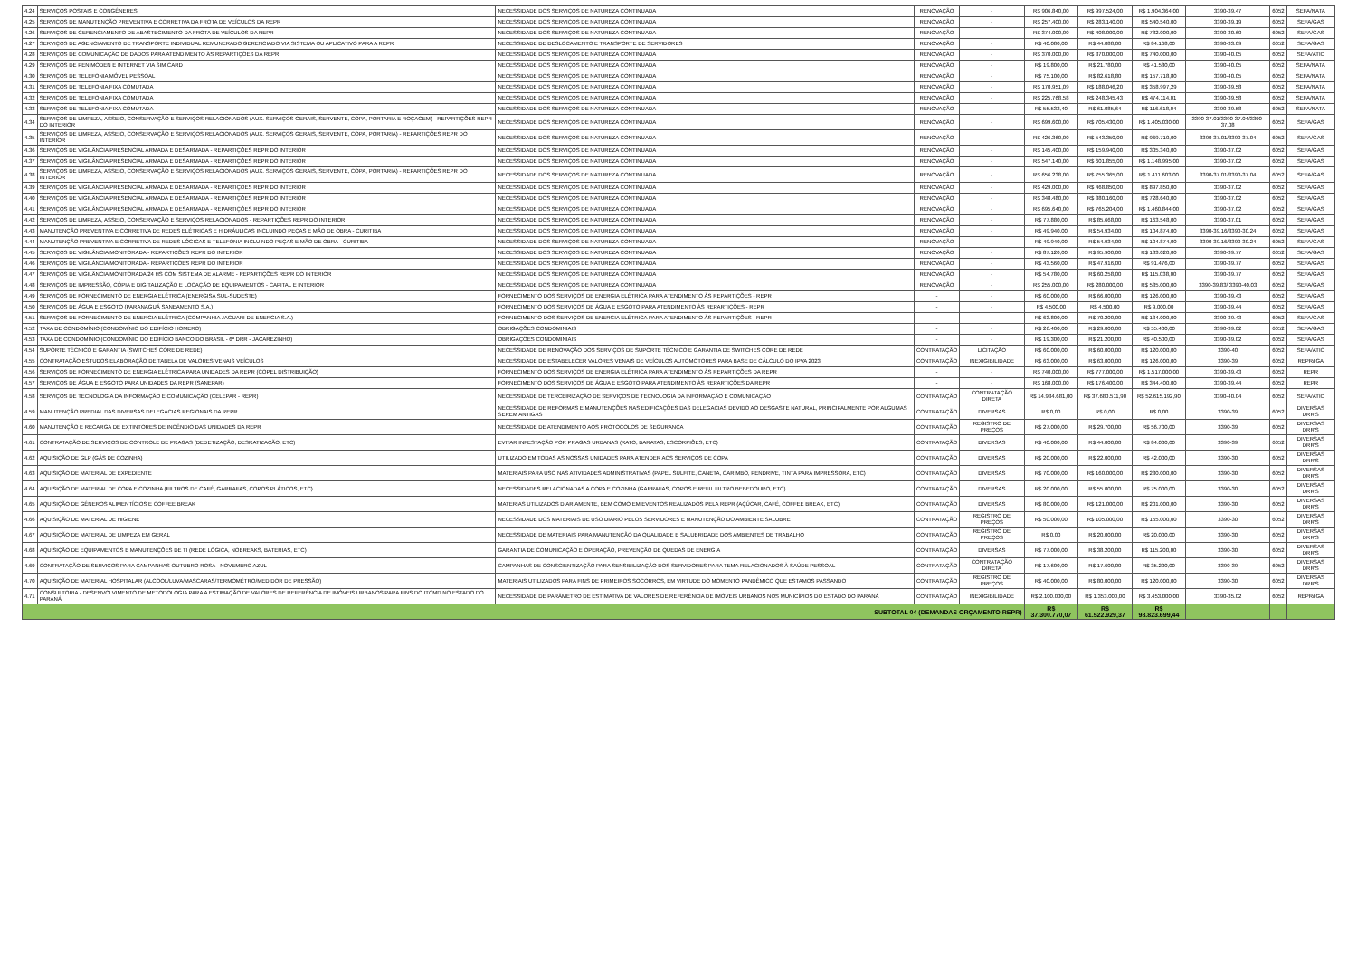| 4.24 | SERVIÇOS POSTAIS E CONGÊNERES | NECESSIDADE DOS SERVIÇOS DE NATUREZA CONTINUADA | RENOVAÇÃO | - | R$ 906.840,00 | R$ 997.524,00 | R$ 1.904.364,00 | 3390-39.47 | 6052 | SEFA/NATA |
| 4.25 | SERVIÇOS DE MANUTENÇÃO PREVENTIVA E CORRETIVA DA FROTA DE VEÍCULOS DA REPR | NECESSIDADE DOS SERVIÇOS DE NATUREZA CONTINUADA | RENOVAÇÃO | - | R$ 257.400,00 | R$ 283.140,00 | R$ 540.540,00 | 3390-39.19 | 6052 | SEFA/GAS |
| 4.26 | SERVIÇOS DE GERENCIAMENTO DE ABASTECIMENTO DA FROTA DE VEÍCULOS DA REPR | NECESSIDADE DOS SERVIÇOS DE NATUREZA CONTINUADA | RENOVAÇÃO | - | R$ 374.000,00 | R$ 408.000,00 | R$ 782.000,00 | 3390-30.60 | 6052 | SEFA/GAS |
| 4.27 | SERVIÇOS DE AGENCIAMENTO DE TRANSPORTE INDIVIDUAL REMUNERADO GERENCIADO VIA SISTEMA OU APLICATIVO PARA A REPR | NECESSIDADE DE DESLOCAMENTO E TRANSPORTE DE SERVIDORES | RENOVAÇÃO | - | R$ 40.080,00 | R$ 44.088,00 | R$ 84.168,00 | 3390-33.09 | 6052 | SEFA/GAS |
| 4.28 | SERVIÇOS DE COMUNICAÇÃO DE DADOS PARA ATENDIMENTO ÀS REPARTIÇÕES DA REPR | NECESSIDADE DOS SERVIÇOS DE NATUREZA CONTINUADA | RENOVAÇÃO | - | R$ 370.000,00 | R$ 370.000,00 | R$ 740.000,00 | 3390-40.05 | 6052 | SEFA/ATIC |
| 4.29 | SERVIÇOS DE PEN MODEN E INTERNET VIA SIM CARD | NECESSIDADE DOS SERVIÇOS DE NATUREZA CONTINUADA | RENOVAÇÃO | - | R$ 19.800,00 | R$ 21.780,00 | R$ 41.580,00 | 3390-40.05 | 6052 | SEFA/NATA |
| 4.30 | SERVIÇOS DE TELEFONIA MÓVEL PESSOAL | NECESSIDADE DOS SERVIÇOS DE NATUREZA CONTINUADA | RENOVAÇÃO | - | R$ 75.100,00 | R$ 82.618,80 | R$ 157.718,80 | 3390-40.05 | 6052 | SEFA/NATA |
| 4.31 | SERVIÇOS DE TELEFONIA FIXA COMUTADA | NECESSIDADE DOS SERVIÇOS DE NATUREZA CONTINUADA | RENOVAÇÃO | - | R$ 170.951,09 | R$ 188.046,20 | R$ 358.997,29 | 3390-39.58 | 6052 | SEFA/NATA |
| 4.32 | SERVIÇOS DE TELEFONIA FIXA COMUTADA | NECESSIDADE DOS SERVIÇOS DE NATUREZA CONTINUADA | RENOVAÇÃO | - | R$ 225.768,58 | R$ 248.345,43 | R$ 474.114,01 | 3390-39.58 | 6052 | SEFA/NATA |
| 4.33 | SERVIÇOS DE TELEFONIA FIXA COMUTADA | NECESSIDADE DOS SERVIÇOS DE NATUREZA CONTINUADA | RENOVAÇÃO | - | R$ 55.532,40 | R$ 61.085,64 | R$ 116.618,04 | 3390-39.58 | 6052 | SEFA/NATA |
| 4.34 | SERVIÇOS DE LIMPEZA, ASSEIO, CONSERVAÇÃO E SERVIÇOS RELACIONADOS (AUX. SERVIÇOS GERAIS, SERVENTE, COPA, PORTARIA E ROÇAGEM) - REPARTIÇÕES REPR DO INTERIOR | NECESSIDADE DOS SERVIÇOS DE NATUREZA CONTINUADA | RENOVAÇÃO | - | R$ 699.600,00 | R$ 705.430,00 | R$ 1.405.030,00 | 3390-37.01/3390-37.04/3390-37.08 | 6052 | SEFA/GAS |
| 4.35 | SERVIÇOS DE LIMPEZA, ASSEIO, CONSERVAÇÃO E SERVIÇOS RELACIONADOS (AUX. SERVIÇOS GERAIS, SERVENTE, COPA, PORTARIA) - REPARTIÇÕES REPR DO INTERIOR | NECESSIDADE DOS SERVIÇOS DE NATUREZA CONTINUADA | RENOVAÇÃO | - | R$ 426.360,00 | R$ 543.350,00 | R$ 969.710,00 | 3390-37.01/3390-37.04 | 6052 | SEFA/GAS |
| 4.36 | SERVIÇOS DE VIGILÂNCIA PRESENCIAL ARMADA E DESARMADA - REPARTIÇÕES REPR DO INTERIOR | NECESSIDADE DOS SERVIÇOS DE NATUREZA CONTINUADA | RENOVAÇÃO | - | R$ 145.400,00 | R$ 159.940,00 | R$ 305.340,00 | 3390-37.02 | 6052 | SEFA/GAS |
| 4.37 | SERVIÇOS DE VIGILÂNCIA PRESENCIAL ARMADA E DESARMADA - REPARTIÇÕES REPR DO INTERIOR | NECESSIDADE DOS SERVIÇOS DE NATUREZA CONTINUADA | RENOVAÇÃO | - | R$ 547.140,00 | R$ 601.855,00 | R$ 1.148.995,00 | 3390-37.02 | 6052 | SEFA/GAS |
| 4.38 | SERVIÇOS DE LIMPEZA, ASSEIO, CONSERVAÇÃO E SERVIÇOS RELACIONADOS (AUX. SERVIÇOS GERAIS, SERVENTE, COPA, PORTARIA) - REPARTIÇÕES REPR DO INTERIOR | NECESSIDADE DOS SERVIÇOS DE NATUREZA CONTINUADA | RENOVAÇÃO | - | R$ 656.238,00 | R$ 755.365,00 | R$ 1.411.603,00 | 3390-37.01/3390-37.04 | 6052 | SEFA/GAS |
| 4.39 | SERVIÇOS DE VIGILÂNCIA PRESENCIAL ARMADA E DESARMADA - REPARTIÇÕES REPR DO INTERIOR | NECESSIDADE DOS SERVIÇOS DE NATUREZA CONTINUADA | RENOVAÇÃO | - | R$ 429.000,00 | R$ 468.850,00 | R$ 897.850,00 | 3390-37.02 | 6052 | SEFA/GAS |
| 4.40 | SERVIÇOS DE VIGILÂNCIA PRESENCIAL ARMADA E DESARMADA - REPARTIÇÕES REPR DO INTERIOR | NECESSIDADE DOS SERVIÇOS DE NATUREZA CONTINUADA | RENOVAÇÃO | - | R$ 348.480,00 | R$ 380.160,00 | R$ 728.640,00 | 3390-37.02 | 6052 | SEFA/GAS |
| 4.41 | SERVIÇOS DE VIGILÂNCIA PRESENCIAL ARMADA E DESARMADA - REPARTIÇÕES REPR DO INTERIOR | NECESSIDADE DOS SERVIÇOS DE NATUREZA CONTINUADA | RENOVAÇÃO | - | R$ 695.640,00 | R$ 765.204,00 | R$ 1.460.844,00 | 3390-37.02 | 6052 | SEFA/GAS |
| 4.42 | SERVIÇOS DE LIMPEZA, ASSEIO, CONSERVAÇÃO E SERVIÇOS RELACIONADOS - REPARTIÇÕES REPR DO INTERIOR | NECESSIDADE DOS SERVIÇOS DE NATUREZA CONTINUADA | RENOVAÇÃO | - | R$ 77.880,00 | R$ 85.668,00 | R$ 163.548,00 | 3390-37.01 | 6052 | SEFA/GAS |
| 4.43 | MANUTENÇÃO PREVENTIVA E CORRETIVA DE REDES ELÉTRICAS E HIDRÁULICAS INCLUINDO PEÇAS E MÃO DE OBRA - CURITIBA | NECESSIDADE DOS SERVIÇOS DE NATUREZA CONTINUADA | RENOVAÇÃO | - | R$ 49.940,00 | R$ 54.934,00 | R$ 104.874,00 | 3390-39.16/3390-30.24 | 6052 | SEFA/GAS |
| 4.44 | MANUTENÇÃO PREVENTIVA E CORRETIVA DE REDES LÓGICAS E TELEFONIA INCLUINDO PEÇAS E MÃO DE OBRA - CURITIBA | NECESSIDADE DOS SERVIÇOS DE NATUREZA CONTINUADA | RENOVAÇÃO | - | R$ 49.940,00 | R$ 54.934,00 | R$ 104.874,00 | 3390-39.16/3390-30.24 | 6052 | SEFA/GAS |
| 4.45 | SERVIÇOS DE VIGILÂNCIA MONITORADA - REPARTIÇÕES REPR DO INTERIOR | NECESSIDADE DOS SERVIÇOS DE NATUREZA CONTINUADA | RENOVAÇÃO | - | R$ 87.120,00 | R$ 95.900,00 | R$ 183.020,00 | 3390-39.77 | 6052 | SEFA/GAS |
| 4.46 | SERVIÇOS DE VIGILÂNCIA MONITORADA - REPARTIÇÕES REPR DO INTERIOR | NECESSIDADE DOS SERVIÇOS DE NATUREZA CONTINUADA | RENOVAÇÃO | - | R$ 43.560,00 | R$ 47.916,00 | R$ 91.476,00 | 3390-39.77 | 6052 | SEFA/GAS |
| 4.47 | SERVIÇOS DE VIGILÂNCIA MONITORADA 24 HS COM SISTEMA DE ALARME - REPARTIÇÕES REPR DO INTERIOR | NECESSIDADE DOS SERVIÇOS DE NATUREZA CONTINUADA | RENOVAÇÃO | - | R$ 54.780,00 | R$ 60.258,00 | R$ 115.038,00 | 3390-39.77 | 6052 | SEFA/GAS |
| 4.48 | SERVIÇOS DE IMPRESSÃO, CÓPIA E DIGITALIZAÇÃO E LOCAÇÃO DE EQUIPAMENTOS - CAPITAL E INTERIOR | NECESSIDADE DOS SERVIÇOS DE NATUREZA CONTINUADA | RENOVAÇÃO | - | R$ 255.000,00 | R$ 280.000,00 | R$ 535.000,00 | 3390-39.83/ 3390-40.03 | 6052 | SEFA/GAS |
| 4.49 | SERVIÇOS DE FORNECIMENTO DE ENERGIA ELÉTRICA (ENERGISA SUL-SUDESTE) | FORNECIMENTO DOS SERVIÇOS DE ENERGIA ELÉTRICA PARA ATENDIMENTO ÀS REPARTIÇÕES - REPR | - | - | R$ 60.000,00 | R$ 66.000,00 | R$ 126.000,00 | 3390-39.43 | 6052 | SEFA/GAS |
| 4.50 | SERVIÇOS DE ÁGUA E ESGOTO (PARANAGUÁ SANEAMENTO S.A.) | FORNECIMENTO DOS SERVIÇOS DE ÁGUA E ESGOTO PARA ATENDIMENTO ÀS REPARTIÇÕES - REPR | - | - | R$ 4.500,00 | R$ 4.500,00 | R$ 9.000,00 | 3390-39.44 | 6052 | SEFA/GAS |
| 4.51 | SERVIÇOS DE FORNECIMENTO DE ENERGIA ELÉTRICA (COMPANHIA JAGUARI DE ENERGIA S.A.) | FORNECIMENTO DOS SERVIÇOS DE ENERGIA ELÉTRICA PARA ATENDIMENTO ÀS REPARTIÇÕES - REPR | - | - | R$ 63.800,00 | R$ 70.200,00 | R$ 134.000,00 | 3390-39.43 | 6052 | SEFA/GAS |
| 4.52 | TAXA DE CONDOMÍNIO (CONDOMÍNIO DO EDIFÍCIO HOMERO) | OBRIGAÇÕES CONDOMINIAIS | - | - | R$ 26.400,00 | R$ 29.000,00 | R$ 55.400,00 | 3390-39.02 | 6052 | SEFA/GAS |
| 4.53 | TAXA DE CONDOMÍNIO (CONDOMÍNIO DO EDIFÍCIO BANCO DO BRASIL - 6ª DRR - JACAREZINHO) | OBRIGAÇÕES CONDOMINIAIS | - | - | R$ 19.300,00 | R$ 21.200,00 | R$ 40.500,00 | 3390-39.02 | 6052 | SEFA/GAS |
| 4.54 | SUPORTE TÉCNICO E GARANTIA (SWITCHES CORE DE REDE) | NECESSIDADE DE RENOVAÇÃO DOS SERVIÇOS DE SUPORTE TÉCNICO E GARANTIA DE SWITCHES CORE DE REDE | CONTRATAÇÃO | LICITAÇÃO | R$ 60.000,00 | R$ 60.000,00 | R$ 120.000,00 | 3390-40 | 6052 | SEFA/ATIC |
| 4.55 | CONTRATAÇÃO ESTUDOS ELABORAÇÃO DE TABELA DE VALORES VENAIS VEÍCULOS | NECESSIDADE DE ESTABELECER VALORES VENAIS DE VEÍCULOS AUTOMOTORES PARA BASE DE CÁLCULO DO IPVA 2023 | CONTRATAÇÃO | INEXIGIBILIDADE | R$ 63.000,00 | R$ 63.000,00 | R$ 126.000,00 | 3390-39 | 6052 | REPR/IGA |
| 4.56 | SERVIÇOS DE FORNECIMENTO DE ENERGIA ELÉTRICA PARA UNIDADES DA REPR (COPEL DISTRIBUIÇÃO) | FORNECIMENTO DOS SERVIÇOS DE ENERGIA ELÉTRICA PARA ATENDIMENTO ÀS REPARTIÇÕES DA REPR | - | - | R$ 740.000,00 | R$ 777.000,00 | R$ 1.517.000,00 | 3390-39.43 | 6052 | REPR |
| 4.57 | SERVIÇOS DE ÁGUA E ESGOTO PARA UNIDADES DA REPR (SANEPAR) | FORNECIMENTO DOS SERVIÇOS DE ÁGUA E ESGOTO PARA ATENDIMENTO ÀS REPARTIÇÕES DA REPR | - | - | R$ 168.000,00 | R$ 176.400,00 | R$ 344.400,00 | 3390-39.44 | 6052 | REPR |
| 4.58 | SERVIÇOS DE TECNOLOGIA DA INFORMAÇÃO E COMUNICAÇÃO (CELEPAR - REPR) | NECESSIDADE DE TERCEIRIZAÇÃO DE SERVIÇOS DE TECNOLOGIA DA INFORMAÇÃO E COMUNICAÇÃO | CONTRATAÇÃO | CONTRATAÇÃO DIRETA | R$ 14.934.681,00 | R$ 37.680.511,90 | R$ 52.615.192,90 | 3390-40.04 | 6052 | SEFA/ATIC |
| 4.59 | MANUTENÇÃO PREDIAL DAS DIVERSAS DELEGACIAS REGIONAIS DA REPR | NECESSIDADE DE REFORMAS E MANUTENÇÕES NAS EDIFICAÇÕES DAS DELEGACIAS DEVIDO AO DESGASTE NATURAL, PRINCIPALMENTE POR ALGUMAS SEREM ANTIGAS | CONTRATAÇÃO | DIVERSAS | R$ 0,00 | R$ 0,00 | R$ 0,00 | 3390-39 | 6052 | DIVERSAS DRR'S |
| 4.60 | MANUTENÇÃO E RECARGA DE EXTINTORES DE INCÊNDIO DAS UNIDADES DA REPR | NECESSIDADE DE ATENDIMENTO AOS PROTOCOLOS DE SEGURANÇA | CONTRATAÇÃO | REGISTRO DE PREÇOS | R$ 27.000,00 | R$ 29.700,00 | R$ 56.700,00 | 3390-39 | 6052 | DIVERSAS DRR'S |
| 4.61 | CONTRATAÇÃO DE SERVIÇOS DE CONTROLE DE PRAGAS (DEDETIZAÇÃO, DESRATIZAÇÃO, ETC) | EVITAR INFESTAÇÃO POR PRAGAS URBANAS (RATO, BARATAS, ESCORPIÕES, ETC) | CONTRATAÇÃO | DIVERSAS | R$ 40.000,00 | R$ 44.000,00 | R$ 84.000,00 | 3390-39 | 6052 | DIVERSAS DRR'S |
| 4.62 | AQUISIÇÃO DE GLP (GÁS DE COZINHA) | UTILIZADO EM TODAS AS NOSSAS UNIDADES PARA ATENDER AOS SERVIÇOS DE COPA | CONTRATAÇÃO | DIVERSAS | R$ 20.000,00 | R$ 22.000,00 | R$ 42.000,00 | 3390-30 | 6052 | DIVERSAS DRR'S |
| 4.63 | AQUISIÇÃO DE MATERIAL DE EXPEDIENTE | MATERIAIS PARA USO NAS ATIVIDADES ADMINISTRATIVAS (PAPEL SULFITE, CANETA, CARIMBO, PENDRIVE, TINTA PARA IMPRESSORA, ETC) | CONTRATAÇÃO | DIVERSAS | R$ 70.000,00 | R$ 160.000,00 | R$ 230.000,00 | 3390-30 | 6052 | DIVERSAS DRR'S |
| 4.64 | AQUISIÇÃO DE MATERIAL DE COPA E COZINHA (FILTROS DE CAFÉ, GARRAFAS, COPOS PLÁTICOS, ETC) | NECESSIDADES RELACIONADAS A COPA E COZINHA (GARRAFAS, COPOS E REFIL FILTRO BEBEDOURO, ETC) | CONTRATAÇÃO | DIVERSAS | R$ 20.000,00 | R$ 55.000,00 | R$ 75.000,00 | 3390-30 | 6052 | DIVERSAS DRR'S |
| 4.65 | AQUISIÇÃO DE GÊNEROS ALIMENTÍCIOS E COFFEE BREAK | MATERIAS UTILIZADOS DIARIAMENTE, BEM COMO EM EVENTOS REALIZADOS PELA REPR (AÇÚCAR, CAFÉ, COFFEE BREAK, ETC) | CONTRATAÇÃO | DIVERSAS | R$ 80.000,00 | R$ 121.000,00 | R$ 201.000,00 | 3390-30 | 6052 | DIVERSAS DRR'S |
| 4.66 | AQUISIÇÃO DE MATERIAL DE HIGIENE | NECESSIDADE DOS MATERIAIS DE USO DIÁRIO PELOS SERVIDORES E MANUTENÇÃO DO AMBIENTE SALUBRE | CONTRATAÇÃO | REGISTRO DE PREÇOS | R$ 50.000,00 | R$ 105.000,00 | R$ 155.000,00 | 3390-30 | 6052 | DIVERSAS DRR'S |
| 4.67 | AQUISIÇÃO DE MATERIAL DE LIMPEZA EM GERAL | NECESSIDADE DE MATERIAIS PARA MANUTENÇÃO DA QUALIDADE E SALUBRIDADE DOS AMBIENTES DE TRABALHO | CONTRATAÇÃO | REGISTRO DE PREÇOS | R$ 0,00 | R$ 20.000,00 | R$ 20.000,00 | 3390-30 | 6052 | DIVERSAS DRR'S |
| 4.68 | AQUISIÇÃO DE EQUIPAMENTOS E MANUTENÇÕES DE TI (REDE LÓGICA, NOBREAKS, BATERIAS, ETC) | GARANTIA DE COMUNICAÇÃO E OPERAÇÃO, PREVENÇÃO DE QUEDAS DE ENERGIA | CONTRATAÇÃO | DIVERSAS | R$ 77.000,00 | R$ 38.200,00 | R$ 115.200,00 | 3390-30 | 6052 | DIVERSAS DRR'S |
| 4.69 | CONTRATAÇÃO DE SERVIÇOS PARA CAMPANHAS OUTUBRO ROSA - NOVEMBRO AZUL | CAMPANHAS DE CONSCIENTIZAÇÃO PARA SENSIBILIZAÇÃO DOS SERVIDORES PARA TEMA RELACIONADOS À SAÚDE PESSOAL | CONTRATAÇÃO | CONTRATAÇÃO DIRETA | R$ 17.600,00 | R$ 17.600,00 | R$ 35.200,00 | 3390-39 | 6052 | DIVERSAS DRR'S |
| 4.70 | AQUISIÇÃO DE MATERIAL HOSPITALAR (ALCOOL/LUVA/MASCARAS/TERMOMÊTRO/MEDIDOR DE PRESSÃO) | MATERIAIS UTILIZADOS PARA FINS DE PRIMEIROS SOCORROS, EM VIRTUDE DO MOMENTO PANDÊMICO QUE ESTAMOS PASSANDO | CONTRATAÇÃO | REGISTRO DE PREÇOS | R$ 40.000,00 | R$ 80.000,00 | R$ 120.000,00 | 3390-30 | 6052 | DIVERSAS DRR'S |
| 4.71 | CONSULTORIA - DESENVOLVIMENTO DE METODOLOGIA PARA A ESTIMAÇÃO DE VALORES DE REFERÊNCIA DE IMÓVEIS URBANOS PARA FINS DO ITCMD NO ESTADO DO PARANÁ | NECESSIDADE DE PARÂMETRO DE ESTIMATIVA DE VALORES DE REFERÊNCIA DE IMÓVEIS URBANOS NOS MUNICÍPIOS DO ESTADO DO PARANÁ | CONTRATAÇÃO | INEXIGIBILIDADE | R$ 2.100.000,00 | R$ 1.353.000,00 | R$ 3.453.000,00 | 3390-35.02 | 6052 | REPR/IGA |
| SUBTOTAL 04 (DEMANDAS ORÇAMENTO REPR) | | | | | R$ 37.300.770,07 | R$ 61.522.929,37 | R$ 98.823.699,44 | | | |